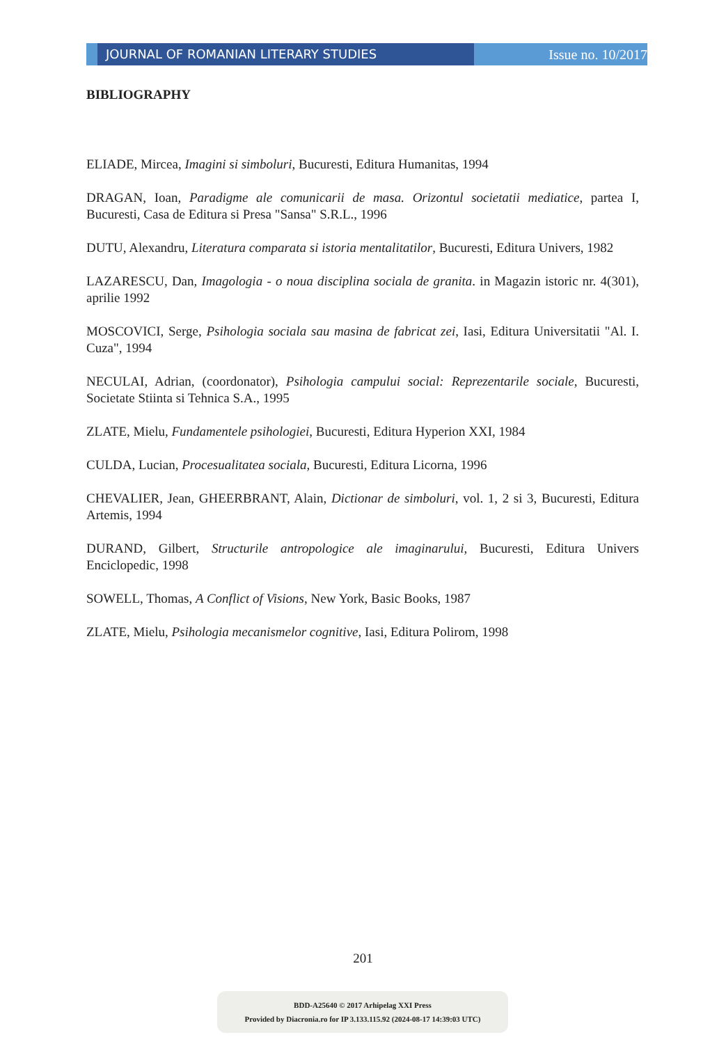JOURNAL OF ROMANIAN LITERARY STUDIES Issue no. 10/2017
BIBLIOGRAPHY
ELIADE, Mircea, Imagini si simboluri, Bucuresti, Editura Humanitas, 1994
DRAGAN, Ioan, Paradigme ale comunicarii de masa. Orizontul societatii mediatice, partea I, Bucuresti, Casa de Editura si Presa "Sansa" S.R.L., 1996
DUTU, Alexandru, Literatura comparata si istoria mentalitatilor, Bucuresti, Editura Univers, 1982
LAZARESCU, Dan, Imagologia - o noua disciplina sociala de granita. in Magazin istoric nr. 4(301), aprilie 1992
MOSCOVICI, Serge, Psihologia sociala sau masina de fabricat zei, Iasi, Editura Universitatii "Al. I. Cuza", 1994
NECULAI, Adrian, (coordonator), Psihologia campului social: Reprezentarile sociale, Bucuresti, Societate Stiinta si Tehnica S.A., 1995
ZLATE, Mielu, Fundamentele psihologiei, Bucuresti, Editura Hyperion XXI, 1984
CULDA, Lucian, Procesualitatea sociala, Bucuresti, Editura Licorna, 1996
CHEVALIER, Jean, GHEERBRANT, Alain, Dictionar de simboluri, vol. 1, 2 si 3, Bucuresti, Editura Artemis, 1994
DURAND, Gilbert, Structurile antropologice ale imaginarului, Bucuresti, Editura Univers Enciclopedic, 1998
SOWELL, Thomas, A Conflict of Visions, New York, Basic Books, 1987
ZLATE, Mielu, Psihologia mecanismelor cognitive, Iasi, Editura Polirom, 1998
201
BDD-A25640 © 2017 Arhipelag XXI Press
Provided by Diacronia.ro for IP 3.133.115.92 (2024-08-17 14:39:03 UTC)